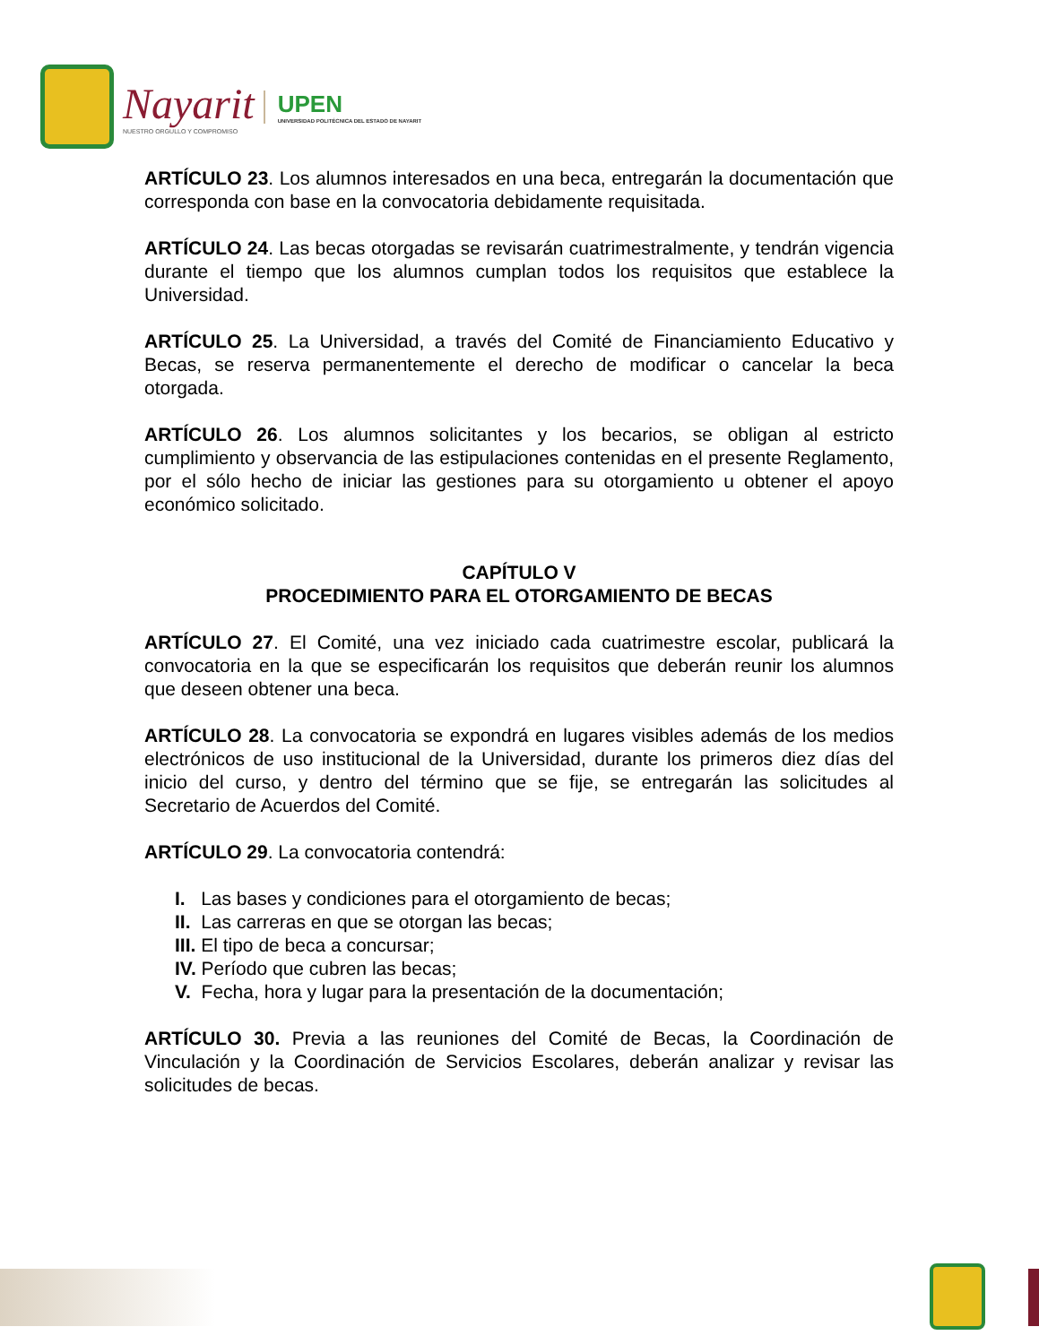Nayarit
NUESTRO ORGULLO Y COMPROMISO
UPEN
UNIVERSIDAD POLITÉCNICA DEL ESTADO DE NAYARIT
ARTÍCULO 23. Los alumnos interesados en una beca, entregarán la documentación que corresponda con base en la convocatoria debidamente requisitada.
ARTÍCULO 24. Las becas otorgadas se revisarán cuatrimestralmente, y tendrán vigencia durante el tiempo que los alumnos cumplan todos los requisitos que establece la Universidad.
ARTÍCULO 25. La Universidad, a través del Comité de Financiamiento Educativo y Becas, se reserva permanentemente el derecho de modificar o cancelar la beca otorgada.
ARTÍCULO 26. Los alumnos solicitantes y los becarios, se obligan al estricto cumplimiento y observancia de las estipulaciones contenidas en el presente Reglamento, por el sólo hecho de iniciar las gestiones para su otorgamiento u obtener el apoyo económico solicitado.
CAPÍTULO V
PROCEDIMIENTO PARA EL OTORGAMIENTO DE BECAS
ARTÍCULO 27. El Comité, una vez iniciado cada cuatrimestre escolar, publicará la convocatoria en la que se especificarán los requisitos que deberán reunir los alumnos que deseen obtener una beca.
ARTÍCULO 28. La convocatoria se expondrá en lugares visibles además de los medios electrónicos de uso institucional de la Universidad, durante los primeros diez días del inicio del curso, y dentro del término que se fije, se entregarán las solicitudes al Secretario de Acuerdos del Comité.
ARTÍCULO 29. La convocatoria contendrá:
I. Las bases y condiciones para el otorgamiento de becas;
II. Las carreras en que se otorgan las becas;
III. El tipo de beca a concursar;
IV. Período que cubren las becas;
V. Fecha, hora y lugar para la presentación de la documentación;
ARTÍCULO 30. Previa a las reuniones del Comité de Becas, la Coordinación de Vinculación y la Coordinación de Servicios Escolares, deberán analizar y revisar las solicitudes de becas.